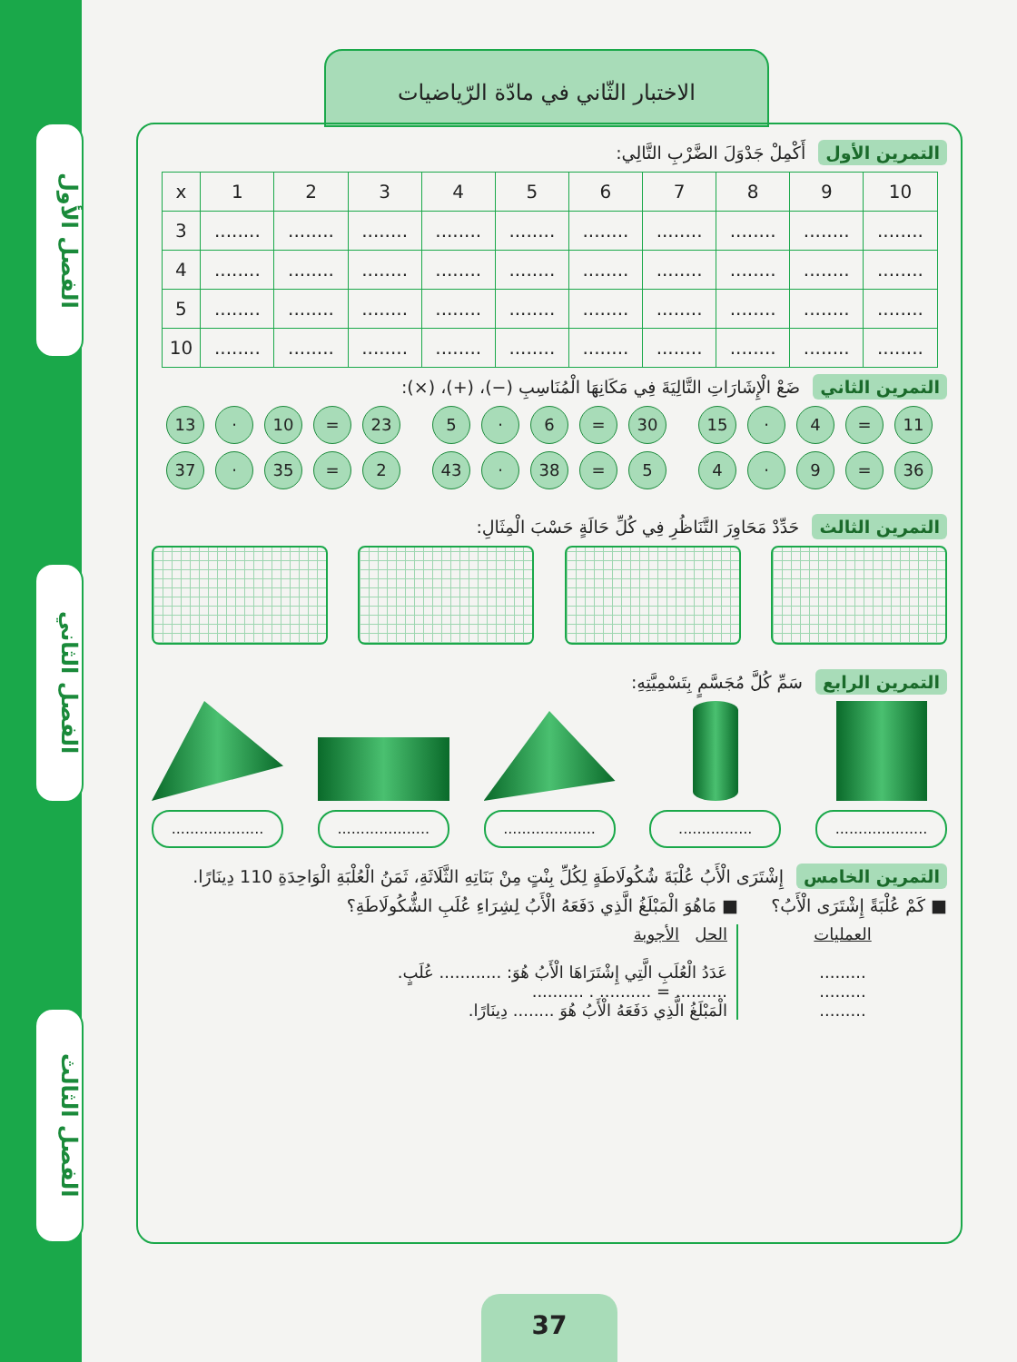الفصل الأول
الفصل الثاني
الفصل الثالث
الاختبار الثّاني في مادّة الرّياضيات
التمرين الأول أَكْمِلْ جَدْوَلَ الضَّرْبِ التَّالِي:
| x | 1 | 2 | 3 | 4 | 5 | 6 | 7 | 8 | 9 | 10 |
| --- | --- | --- | --- | --- | --- | --- | --- | --- | --- | --- |
| 3 | ........ | ........ | ........ | ........ | ........ | ........ | ........ | ........ | ........ | ........ |
| 4 | ........ | ........ | ........ | ........ | ........ | ........ | ........ | ........ | ........ | ........ |
| 5 | ........ | ........ | ........ | ........ | ........ | ........ | ........ | ........ | ........ | ........ |
| 10 | ........ | ........ | ........ | ........ | ........ | ........ | ........ | ........ | ........ | ........ |
التمرين الثاني ضَعْ الْإِشَارَاتِ التَّالِيَةَ فِي مَكَانِهَا الْمُنَاسِبِ (−)، (+)، (×):
13 · 10 = 23 5 · 6 = 30 15 · 4 = 11
37 · 35 = 2 43 · 38 = 5 4 · 9 = 36
التمرين الثالث حَدِّدْ مَحَاوِرَ التَّنَاظُرِ فِي كُلِّ حَالَةٍ حَسْبَ الْمِثَالِ:
التمرين الرابع سَمِّ كُلَّ مُجَسَّمٍ بِتَسْمِيَّتِهِ:
....................
....................
....................
................
....................
التمرين الخامس إِشْتَرَى الْأَبُ عُلْبَةَ شُكُولَاطَةٍ لِكُلِّ بِنْتٍ مِنْ بَنَاتِهِ الثَّلَاثَةِ، ثَمَنُ الْعُلْبَةِ الْوَاحِدَةِ 110 دِينَارًا.
■ كَمْ عُلْبَةً إِشْتَرَى الْأَبُ؟ ■ مَاهُوَ الْمَبْلَغُ الَّذِي دَفَعَهُ الْأَبُ لِشِرَاءِ عُلَبِ الشُّكُولَاطَةِ؟
العمليات
.........
.........
.........
الحل الأجوبة
عَدَدُ الْعُلَبِ الَّتِي إِشْتَرَاهَا الْأَبُ هُوَ: ............ عُلَبٍ.
.......... = .......... . ..........
الْمَبْلَغُ الَّذِي دَفَعَهُ الْأَبُ هُوَ ........ دِينَارًا.
37